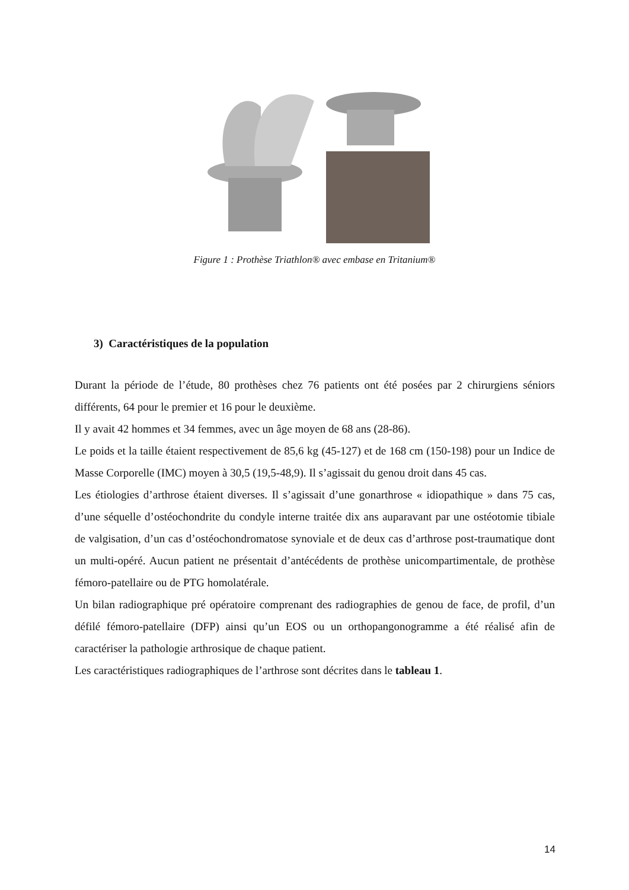Figure 1 : Prothèse Triathlon® avec embase en Tritanium®
3) Caractéristiques de la population
Durant la période de l’étude, 80 prothèses chez 76 patients ont été posées par 2 chirurgiens séniors différents, 64 pour le premier et 16 pour le deuxième.
Il y avait 42 hommes et 34 femmes, avec un âge moyen de 68 ans (28-86).
Le poids et la taille étaient respectivement de 85,6 kg (45-127) et de 168 cm (150-198) pour un Indice de Masse Corporelle (IMC) moyen à 30,5 (19,5-48,9). Il s’agissait du genou droit dans 45 cas.
Les étiologies d’arthrose étaient diverses. Il s’agissait d’une gonarthrose « idiopathique » dans 75 cas, d’une séquelle d’ostéochondrite du condyle interne traitée dix ans auparavant par une ostéotomie tibiale de valgisation, d’un cas d’ostéochondromatose synoviale et de deux cas d’arthrose post-traumatique dont un multi-opéré. Aucun patient ne présentait d’antécédents de prothèse unicompartimentale, de prothèse fémoro-patellaire ou de PTG homolatérale.
Un bilan radiographique pré opératoire comprenant des radiographies de genou de face, de profil, d’un défilé fémoro-patellaire (DFP) ainsi qu’un EOS ou un orthopangonogramme a été réalisé afin de caractériser la pathologie arthrosique de chaque patient.
Les caractéristiques radiographiques de l’arthrose sont décrites dans le tableau 1.
14